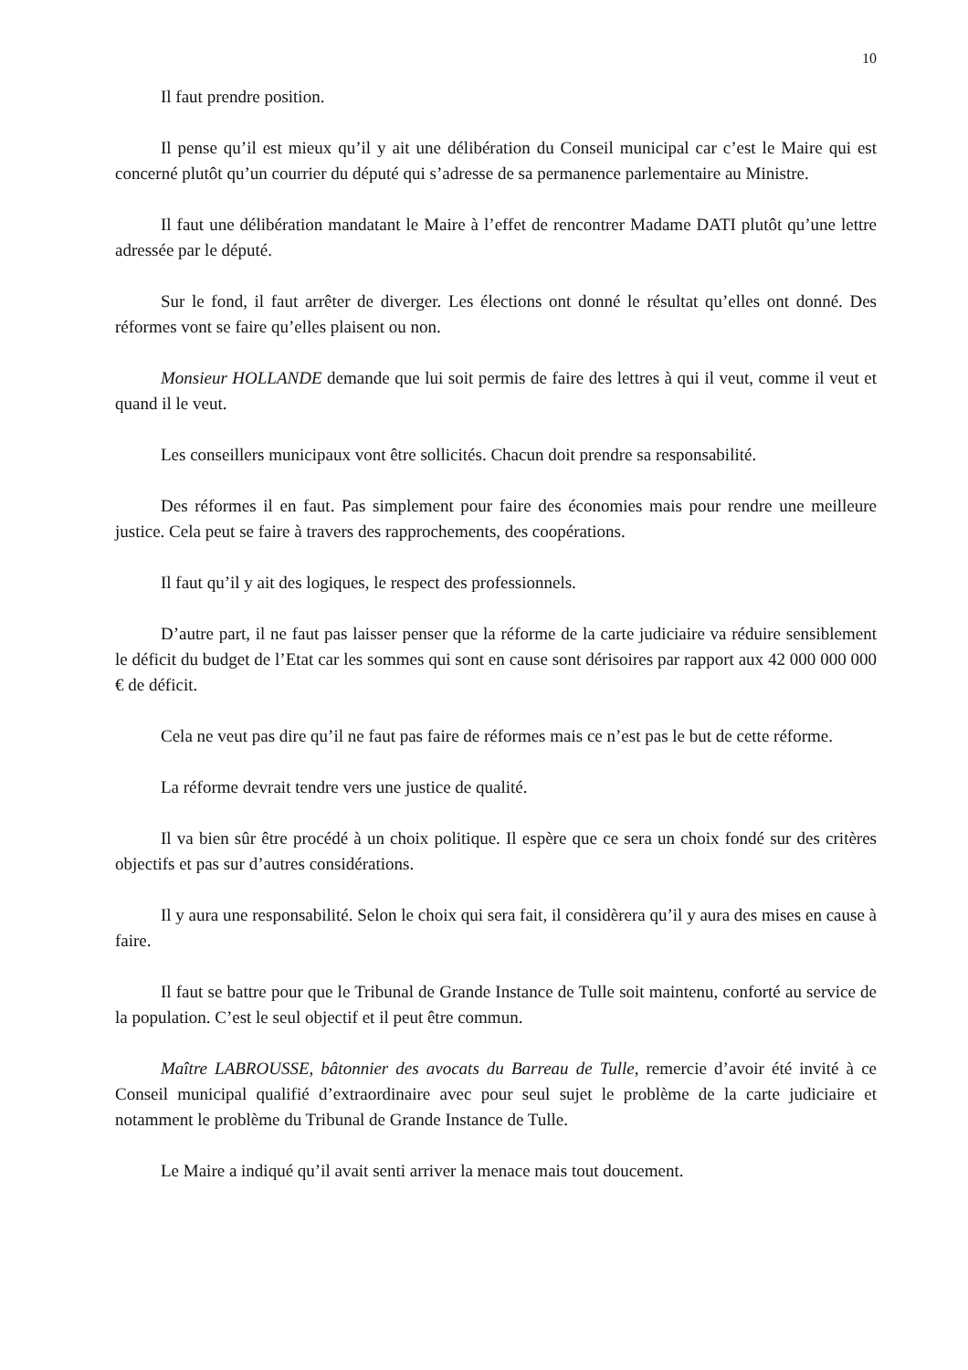10
Il faut prendre position.
Il pense qu’il est mieux qu’il y ait une délibération du Conseil municipal car c’est le Maire qui est concerné plutôt qu’un courrier du député qui s’adresse de sa permanence parlementaire au Ministre.
Il faut une délibération mandatant le Maire à l’effet de rencontrer Madame DATI plutôt qu’une lettre adressée par le député.
Sur le fond, il faut arrêter de diverger. Les élections ont donné le résultat qu’elles ont donné. Des réformes vont se faire qu’elles plaisent ou non.
Monsieur HOLLANDE demande que lui soit permis de faire des lettres à qui il veut, comme il veut et quand il le veut.
Les conseillers municipaux vont être sollicités. Chacun doit prendre sa responsabilité.
Des réformes il en faut. Pas simplement pour faire des économies mais pour rendre une meilleure justice. Cela peut se faire à travers des rapprochements, des coopérations.
Il faut qu’il y ait des logiques, le respect des professionnels.
D’autre part, il ne faut pas laisser penser que la réforme de la carte judiciaire va réduire sensiblement le déficit du budget de l’Etat car les sommes qui sont en cause sont dérisoires par rapport aux 42 000 000 000 € de déficit.
Cela ne veut pas dire qu’il ne faut pas faire de réformes mais ce n’est pas le but de cette réforme.
La réforme devrait tendre vers une justice de qualité.
Il va bien sûr être procédé à un choix politique. Il espère que ce sera un choix fondé sur des critères objectifs et pas sur d’autres considérations.
Il y aura une responsabilité. Selon le choix qui sera fait, il considèrera qu’il y aura des mises en cause à faire.
Il faut se battre pour que le Tribunal de Grande Instance de Tulle soit maintenu, conforté au service de la population. C’est le seul objectif et il peut être commun.
Maître LABROUSSE, bâtonnier des avocats du Barreau de Tulle, remercie d’avoir été invité à ce Conseil municipal qualifié d’extraordinaire avec pour seul sujet le problème de la carte judiciaire et notamment le problème du Tribunal de Grande Instance de Tulle.
Le Maire a indiqué qu’il avait senti arriver la menace mais tout doucement.